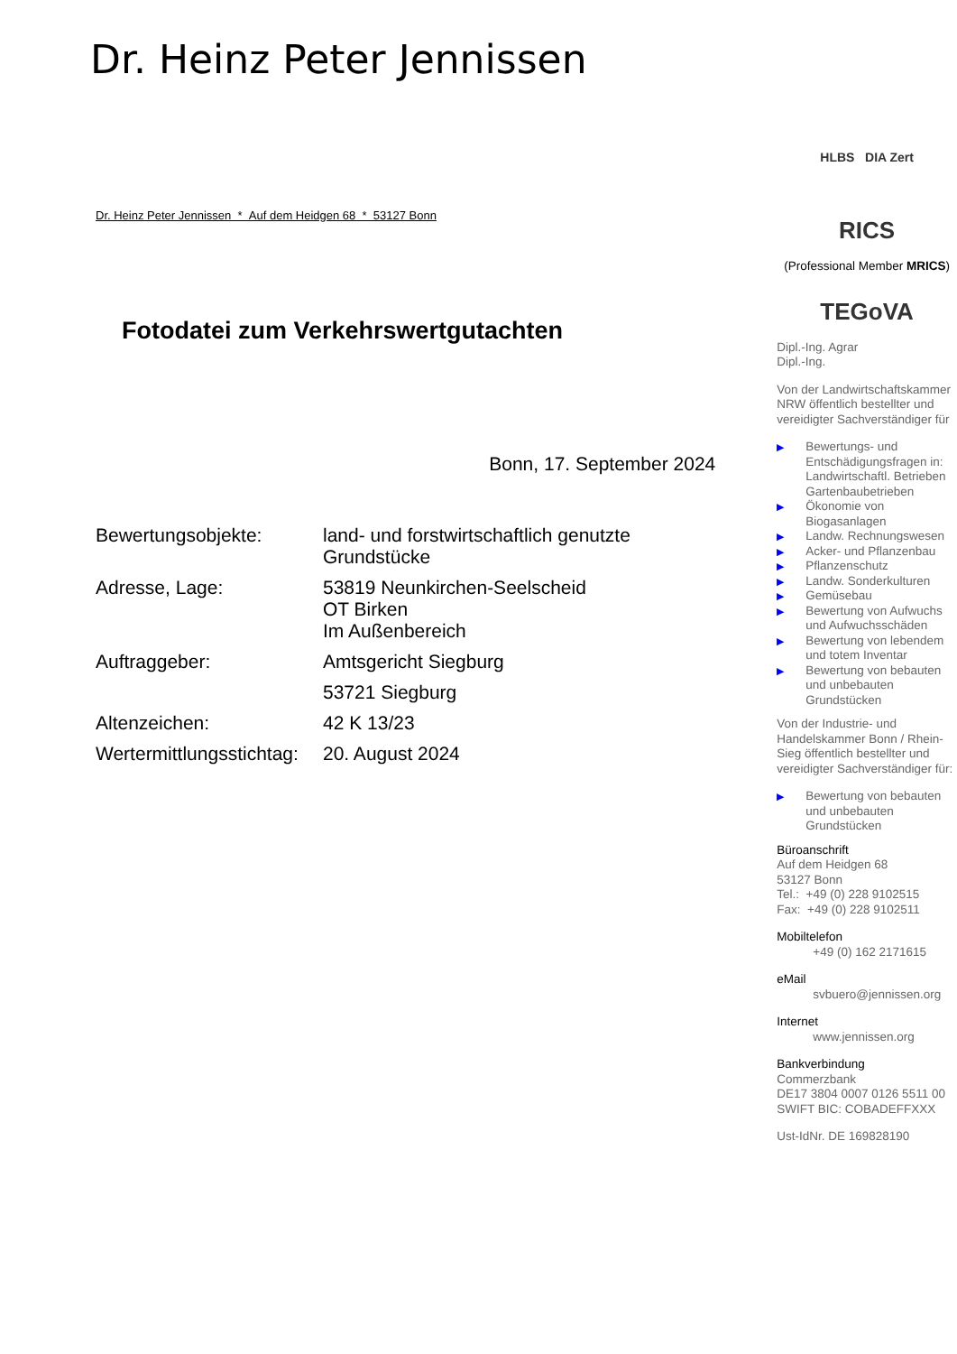Dr. Heinz Peter Jennissen
Dr. Heinz Peter Jennissen * Auf dem Heidgen 68 * 53127 Bonn
Fotodatei zum Verkehrswertgutachten
Bonn, 17. September 2024
| Bewertungsobjekte: | land- und forstwirtschaftlich genutzte Grundstücke |
| Adresse, Lage: | 53819 Neunkirchen-Seelscheid OT Birken Im Außenbereich |
| Auftraggeber: | Amtsgericht Siegburg |
| | 53721 Siegburg |
| Altenzeichen: | 42 K 13/23 |
| Wertermittlungsstichtag: | 20. August 2024 |
HLBS DIA Zert
RICS
(Professional Member MRICS)
TEGoVA
Dipl.-Ing. Agrar
Dipl.-Ing.
Von der Landwirtschaftskammer NRW öffentlich bestellter und vereidigter Sachverständiger für
▶ Bewertungs- und Entschädigungsfragen in: Landwirtschaftl. Betrieben Gartenbaubetrieben
▶ Ökonomie von Biogasanlagen
▶ Landw. Rechnungswesen
▶ Acker- und Pflanzenbau
▶ Pflanzenschutz
▶ Landw. Sonderkulturen
▶ Gemüsebau
▶ Bewertung von Aufwuchs und Aufwuchsschäden
▶ Bewertung von lebendem und totem Inventar
▶ Bewertung von bebauten und unbebauten Grundstücken
Von der Industrie- und Handelskammer Bonn / Rhein-Sieg öffentlich bestellter und vereidigter Sachverständiger für:
▶ Bewertung von bebauten und unbebauten Grundstücken
Büroanschrift
Auf dem Heidgen 68
53127 Bonn
Tel.: +49 (0) 228 9102515
Fax: +49 (0) 228 9102511
Mobiltelefon
+49 (0) 162 2171615
eMail
svbuero@jennissen.org
Internet
www.jennissen.org
Bankverbindung
Commerzbank
DE17 3804 0007 0126 5511 00
SWIFT BIC: COBADEFFXXX
Ust-IdNr. DE 169828190